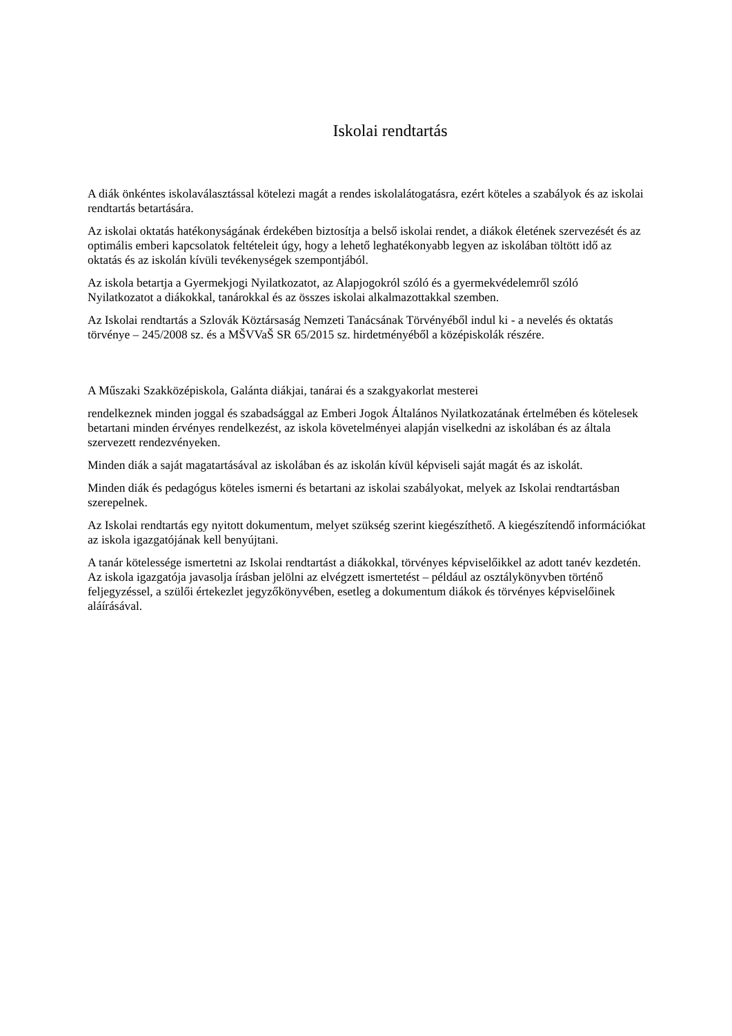Iskolai rendtartás
A diák önkéntes iskolaválasztással kötelezi magát a rendes iskolalátogatásra, ezért köteles a szabályok és az iskolai rendtartás betartására.
Az iskolai oktatás hatékonyságának érdekében biztosítja a belső iskolai rendet, a diákok életének szervezését és az optimális emberi kapcsolatok feltételeit úgy, hogy a lehető leghatékonyabb legyen az iskolában töltött idő az oktatás és az iskolán kívüli tevékenységek szempontjából.
Az iskola betartja a Gyermekjogi Nyilatkozatot, az Alapjogokról szóló és a gyermekvédelemről szóló Nyilatkozatot a diákokkal, tanárokkal és az összes iskolai alkalmazottakkal szemben.
Az Iskolai rendtartás a Szlovák Köztársaság Nemzeti Tanácsának Törvényéből indul ki - a nevelés és oktatás törvénye – 245/2008 sz. és a MŠVVaŠ SR 65/2015 sz. hirdetményéből a középiskolák részére.
A Műszaki Szakközépiskola, Galánta diákjai, tanárai és a szakgyakorlat mesterei
rendelkeznek minden joggal és szabadsággal az Emberi Jogok Általános Nyilatkozatának értelmében és kötelesek betartani minden érvényes rendelkezést, az iskola követelményei alapján viselkedni az iskolában és az általa szervezett rendezvényeken.
Minden diák a saját magatartásával az iskolában és az iskolán kívül képviseli saját magát és az iskolát.
Minden diák és pedagógus köteles ismerni és betartani az iskolai szabályokat, melyek az Iskolai rendtartásban szerepelnek.
Az Iskolai rendtartás egy nyitott dokumentum, melyet szükség szerint kiegészíthető. A kiegészítendő információkat az iskola igazgatójának kell benyújtani.
A tanár kötelessége ismertetni az Iskolai rendtartást a diákokkal, törvényes képviselőikkel az adott tanév kezdetén. Az iskola igazgatója javasolja írásban jelölni az elvégzett ismertetést – például az osztálykönyvben történő feljegyzéssel, a szülői értekezlet jegyzőkönyvében, esetleg a dokumentum diákok és törvényes képviselőinek aláírásával.